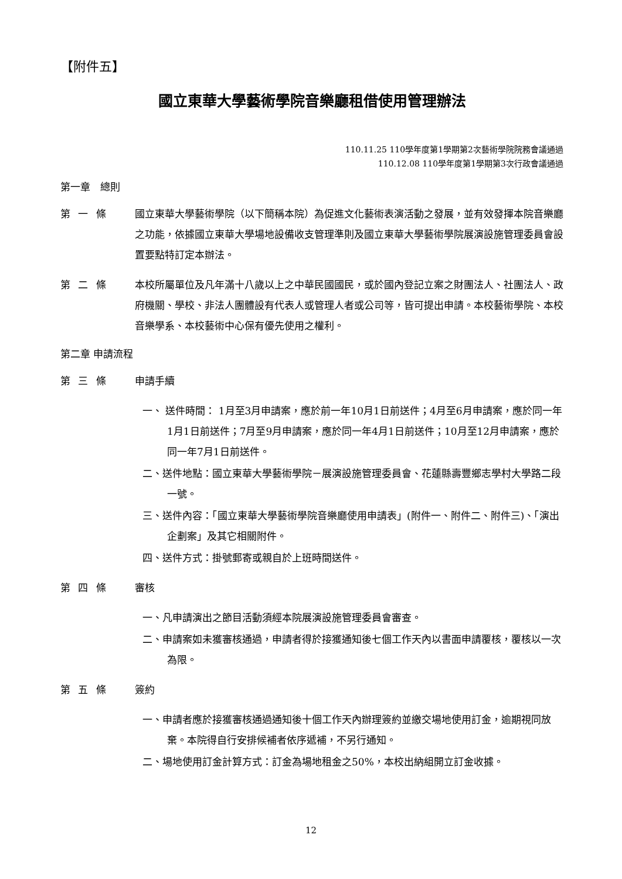【附件五】
國立東華大學藝術學院音樂廳租借使用管理辦法
110.11.25 110學年度第1學期第2次藝術學院院務會議通過
110.12.08 110學年度第1學期第3次行政會議通過
第一章　總則
第 一 條 國立東華大學藝術學院（以下簡稱本院）為促進文化藝術表演活動之發展，並有效發揮本院音樂廳之功能，依據國立東華大學場地設備收支管理準則及國立東華大學藝術學院展演設施管理委員會設置要點特訂定本辦法。
第 二 條 本校所屬單位及凡年滿十八歲以上之中華民國國民，或於國內登記立案之財團法人、社團法人、政府機關、學校、非法人團體設有代表人或管理人者或公司等，皆可提出申請。本校藝術學院、本校音樂學系、本校藝術中心保有優先使用之權利。
第二章 申請流程
第 三 條 申請手續
一、 送件時間： 1月至3月申請案，應於前一年10月1日前送件；4月至6月申請案，應於同一年1月1日前送件；7月至9月申請案，應於同一年4月1日前送件；10月至12月申請案，應於同一年7月1日前送件。
二、送件地點：國立東華大學藝術學院－展演設施管理委員會、花蓮縣壽豐鄉志學村大學路二段一號。
三、送件內容：「國立東華大學藝術學院音樂廳使用申請表」(附件一、附件二、附件三)、「演出企劃案」及其它相關附件。
四、送件方式：掛號郵寄或親自於上班時間送件。
第 四 條 審核
一、凡申請演出之節目活動須經本院展演設施管理委員會審查。
二、申請案如未獲審核通過，申請者得於接獲通知後七個工作天內以書面申請覆核，覆核以一次為限。
第 五 條 簽約
一、申請者應於接獲審核通過通知後十個工作天內辦理簽約並繳交場地使用訂金，逾期視同放棄。本院得自行安排候補者依序遞補，不另行通知。
二、場地使用訂金計算方式：訂金為場地租金之50%，本校出納組開立訂金收據。
12